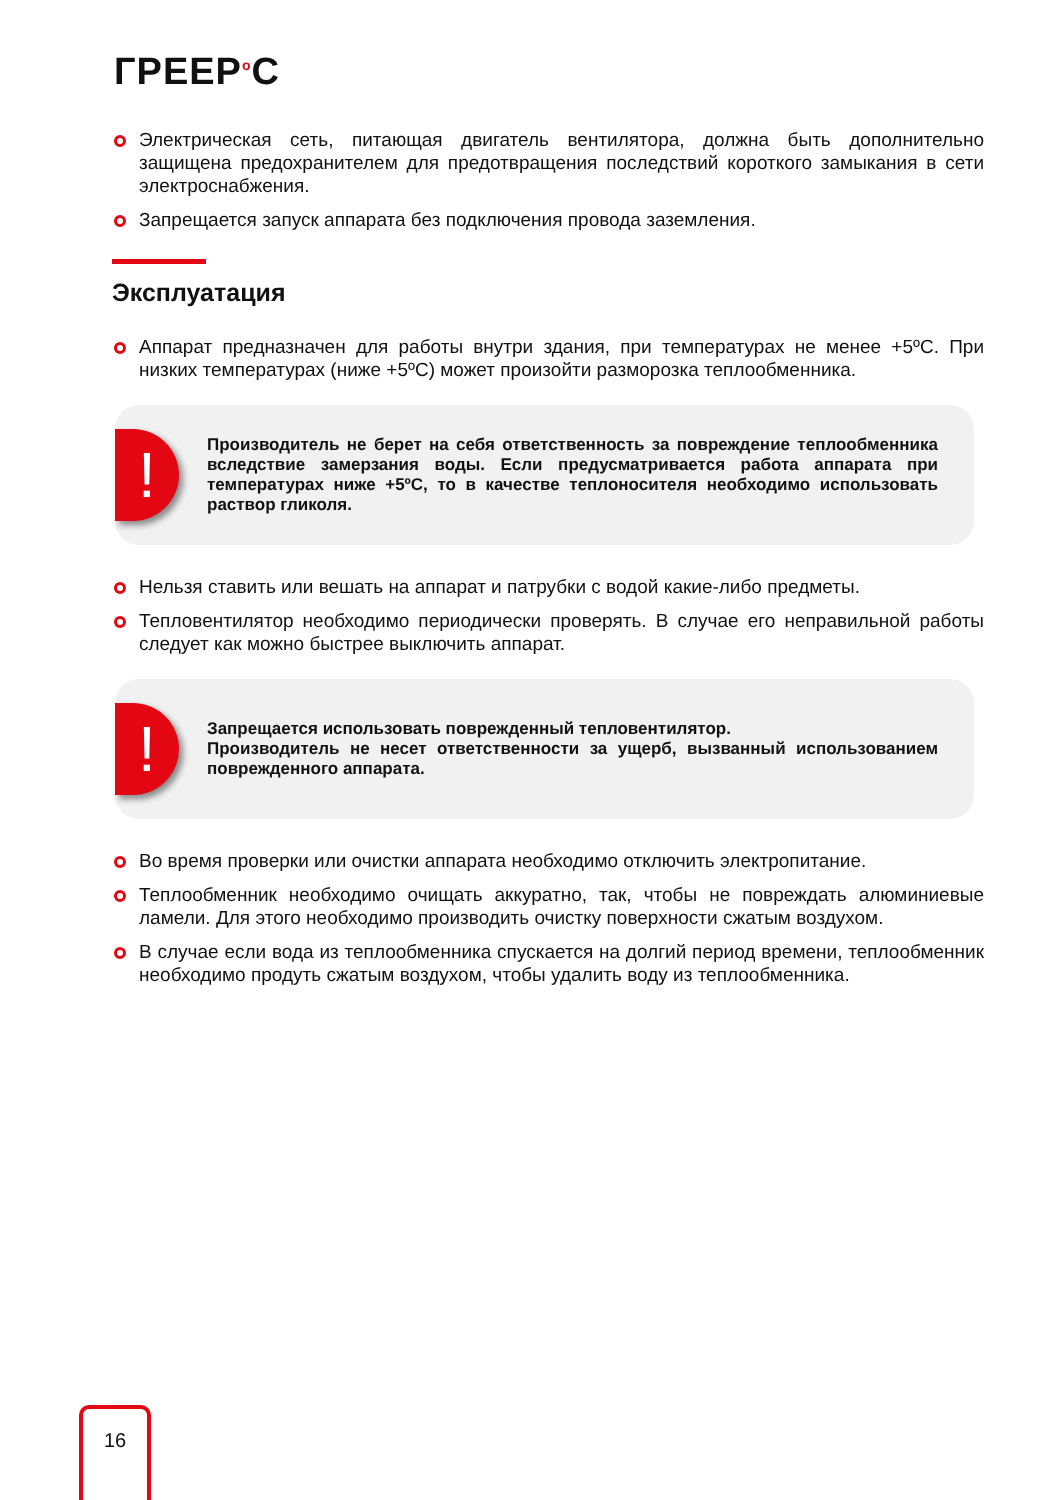ГРЕЕР<sup>o</sup>С
Электрическая сеть, питающая двигатель вентилятора, должна быть дополнительно защищена предохранителем для предотвращения последствий короткого замыкания в сети электроснабжения.
Запрещается запуск аппарата без подключения провода заземления.
Эксплуатация
Аппарат предназначен для работы внутри здания, при температурах не менее +5ºC. При низких температурах (ниже +5ºC) может произойти разморозка теплообменника.
!
Производитель не берет на себя ответственность за повреждение теплообменника вследствие замерзания воды. Если предусматривается работа аппарата при температурах ниже +5ºC, то в качестве теплоносителя необходимо использовать раствор гликоля.
Нельзя ставить или вешать на аппарат и патрубки с водой какие-либо предметы.
Тепловентилятор необходимо периодически проверять. В случае его неправильной работы следует как можно быстрее выключить аппарат.
!
Запрещается использовать поврежденный тепловентилятор.
Производитель не несет ответственности за ущерб, вызванный использованием поврежденного аппарата.
Во время проверки или очистки аппарата необходимо отключить электропитание.
Теплообменник необходимо очищать аккуратно, так, чтобы не повреждать алюминиевые ламели. Для этого необходимо производить очистку поверхности сжатым воздухом.
В случае если вода из теплообменника спускается на долгий период времени, теплообменник необходимо продуть сжатым воздухом, чтобы удалить воду из теплообменника.
16